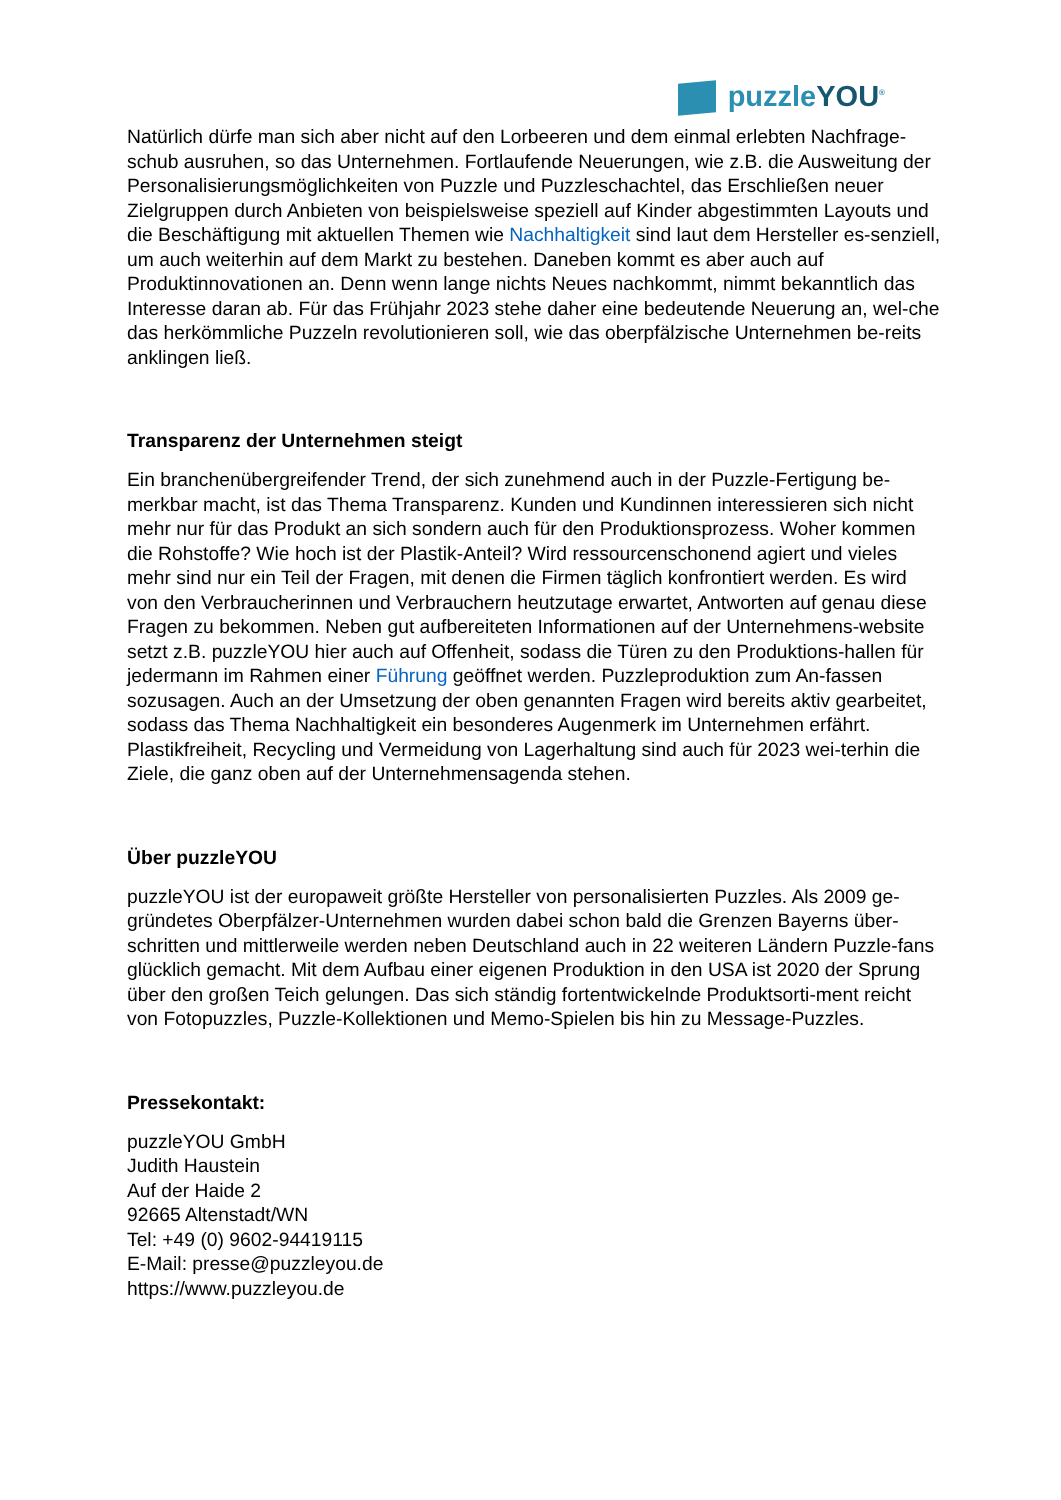puzzleYOU<sup>®</sup>
Natürlich dürfe man sich aber nicht auf den Lorbeeren und dem einmal erlebten Nachfrage-schub ausruhen, so das Unternehmen. Fortlaufende Neuerungen, wie z.B. die Ausweitung der Personalisierungsmöglichkeiten von Puzzle und Puzzleschachtel, das Erschließen neuer Zielgruppen durch Anbieten von beispielsweise speziell auf Kinder abgestimmten Layouts und die Beschäftigung mit aktuellen Themen wie Nachhaltigkeit sind laut dem Hersteller es-senziell, um auch weiterhin auf dem Markt zu bestehen. Daneben kommt es aber auch auf Produktinnovationen an. Denn wenn lange nichts Neues nachkommt, nimmt bekanntlich das Interesse daran ab. Für das Frühjahr 2023 stehe daher eine bedeutende Neuerung an, wel-che das herkömmliche Puzzeln revolutionieren soll, wie das oberpfälzische Unternehmen be-reits anklingen ließ.
Transparenz der Unternehmen steigt
Ein branchenübergreifender Trend, der sich zunehmend auch in der Puzzle-Fertigung be-merkbar macht, ist das Thema Transparenz. Kunden und Kundinnen interessieren sich nicht mehr nur für das Produkt an sich sondern auch für den Produktionsprozess. Woher kommen die Rohstoffe? Wie hoch ist der Plastik-Anteil? Wird ressourcenschonend agiert und vieles mehr sind nur ein Teil der Fragen, mit denen die Firmen täglich konfrontiert werden. Es wird von den Verbraucherinnen und Verbrauchern heutzutage erwartet, Antworten auf genau diese Fragen zu bekommen. Neben gut aufbereiteten Informationen auf der Unternehmens-website setzt z.B. puzzleYOU hier auch auf Offenheit, sodass die Türen zu den Produktions-hallen für jedermann im Rahmen einer Führung geöffnet werden. Puzzleproduktion zum An-fassen sozusagen. Auch an der Umsetzung der oben genannten Fragen wird bereits aktiv gearbeitet, sodass das Thema Nachhaltigkeit ein besonderes Augenmerk im Unternehmen erfährt. Plastikfreiheit, Recycling und Vermeidung von Lagerhaltung sind auch für 2023 wei-terhin die Ziele, die ganz oben auf der Unternehmensagenda stehen.
Über puzzleYOU
puzzleYOU ist der europaweit größte Hersteller von personalisierten Puzzles. Als 2009 ge-gründetes Oberpfälzer-Unternehmen wurden dabei schon bald die Grenzen Bayerns über-schritten und mittlerweile werden neben Deutschland auch in 22 weiteren Ländern Puzzle-fans glücklich gemacht. Mit dem Aufbau einer eigenen Produktion in den USA ist 2020 der Sprung über den großen Teich gelungen. Das sich ständig fortentwickelnde Produktsorti-ment reicht von Fotopuzzles, Puzzle-Kollektionen und Memo-Spielen bis hin zu Message-Puzzles.
Pressekontakt:
puzzleYOU GmbH
Judith Haustein
Auf der Haide 2
92665 Altenstadt/WN
Tel: +49 (0) 9602-94419115
E-Mail: presse@puzzleyou.de
https://www.puzzleyou.de